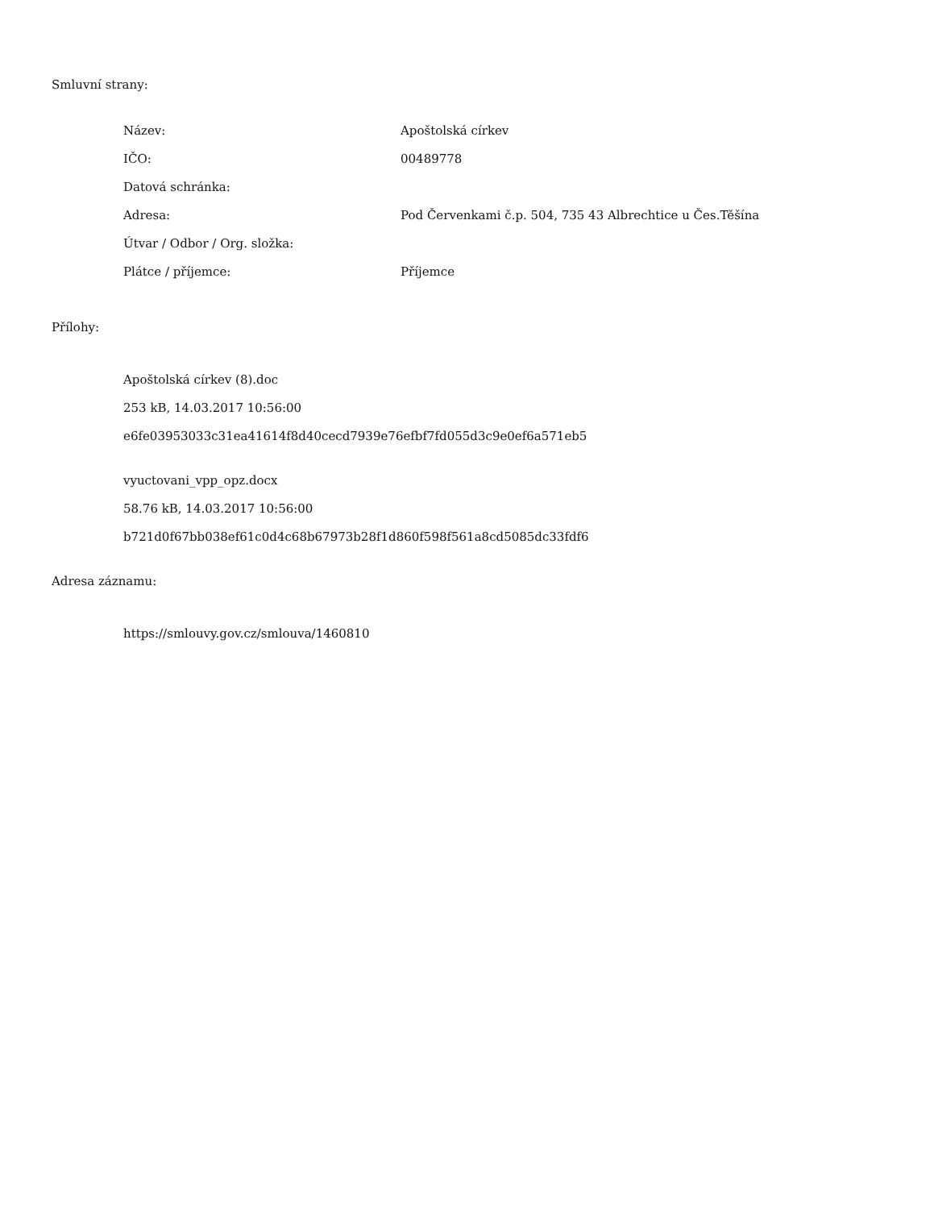Smluvní strany:
| Název: | Apoštolská církev |
| IČO: | 00489778 |
| Datová schránka: | |
| Adresa: | Pod Červenkami č.p. 504, 735 43 Albrechtice u Čes.Těšína |
| Útvar / Odbor / Org. složka: | |
| Plátce / příjemce: | Příjemce |
Přílohy:
Apoštolská církev (8).doc
253 kB, 14.03.2017 10:56:00
e6fe03953033c31ea41614f8d40cecd7939e76efbf7fd055d3c9e0ef6a571eb5
vyuctovani_vpp_opz.docx
58.76 kB, 14.03.2017 10:56:00
b721d0f67bb038ef61c0d4c68b67973b28f1d860f598f561a8cd5085dc33fdf6
Adresa záznamu:
https://smlouvy.gov.cz/smlouva/1460810